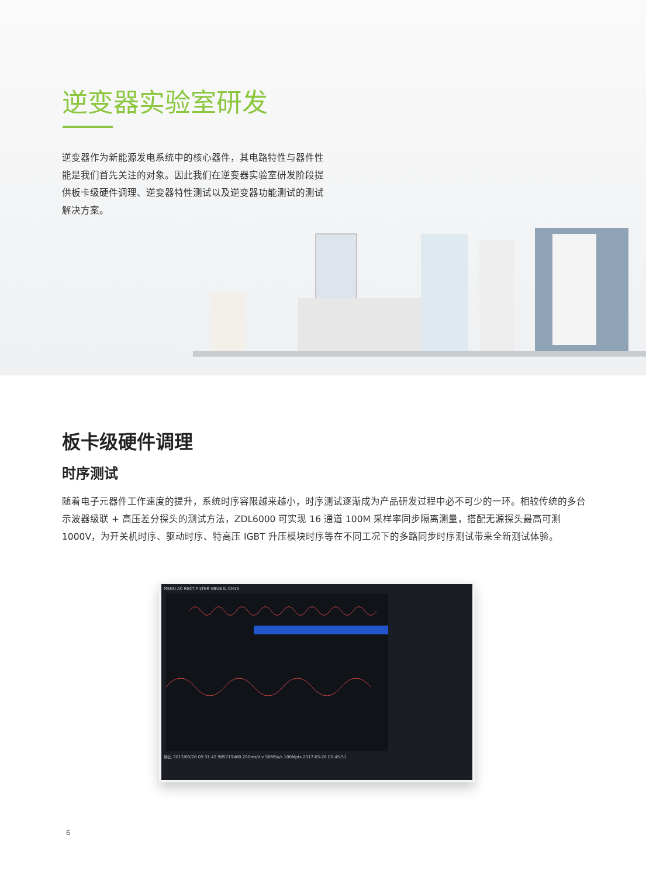逆变器实验室研发
逆变器作为新能源发电系统中的核心器件，其电路特性与器件性能是我们首先关注的对象。因此我们在逆变器实验室研发阶段提供板卡级硬件调理、逆变器特性测试以及逆变器功能测试的测试解决方案。
板卡级硬件调理
时序测试
随着电子元器件工作速度的提升，系统时序容限越来越小，时序测试逐渐成为产品研发过程中必不可少的一环。相较传统的多台示波器级联 + 高压差分探头的测试方法，ZDL6000 可实现 16 通道 100M 采样率同步隔离测量，搭配无源探头最高可测 1000V，为开关机时序、驱动时序、特高压 IGBT 升压模块时序等在不同工况下的多路同步时序测试带来全新测试体验。
MENU AC RECT FILTER VBUS IL CH15
停止 2017/03/28 05:31:42.985719460 200ms/div 50MSa/s 100Mpts 2017-03-28 05:45:51
6